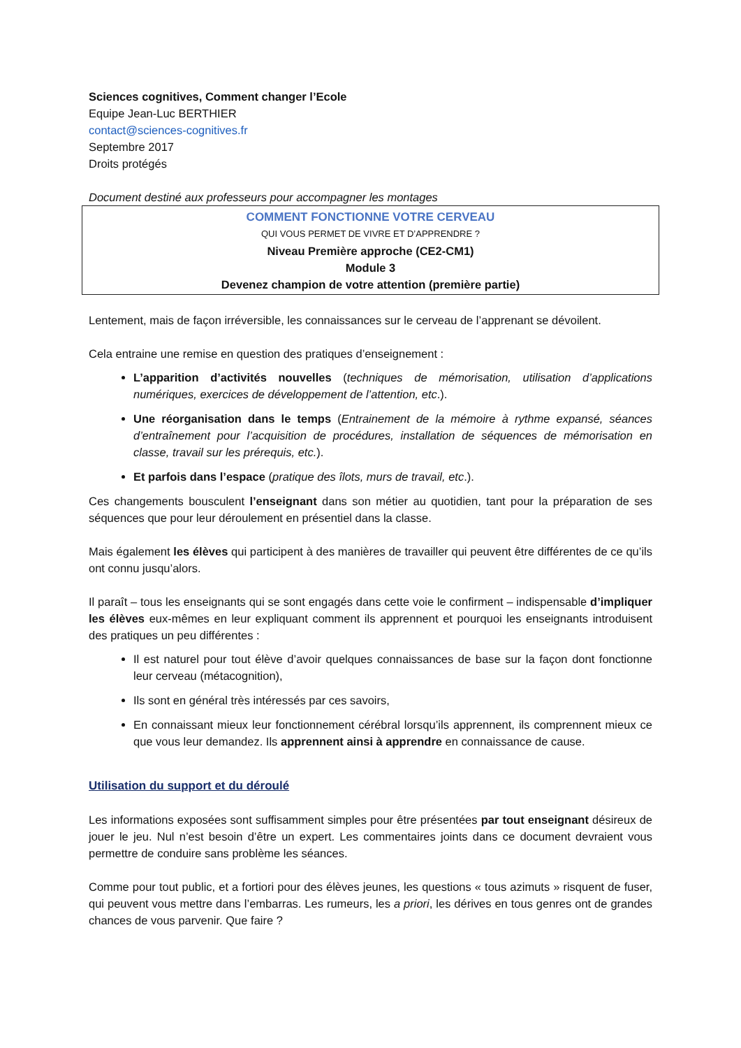Sciences cognitives, Comment changer l’Ecole
Equipe Jean-Luc BERTHIER
contact@sciences-cognitives.fr
Septembre 2017
Droits protégés
Document destiné aux professeurs pour accompagner les montages
COMMENT FONCTIONNE VOTRE CERVEAU
QUI VOUS PERMET DE VIVRE ET D’APPRENDRE ?
Niveau Première approche (CE2-CM1)
Module 3
Devenez champion de votre attention (première partie)
Lentement, mais de façon irréversible, les connaissances sur le cerveau de l’apprenant se dévoilent.
Cela entraine une remise en question des pratiques d’enseignement :
L’apparition d’activités nouvelles (techniques de mémorisation, utilisation d’applications numériques, exercices de développement de l’attention, etc.).
Une réorganisation dans le temps (Entrainement de la mémoire à rythme expansé, séances d’entraînement pour l’acquisition de procédures, installation de séquences de mémorisation en classe, travail sur les prérequis, etc.).
Et parfois dans l’espace (pratique des îlots, murs de travail, etc.).
Ces changements bousculent l’enseignant dans son métier au quotidien, tant pour la préparation de ses séquences que pour leur déroulement en présentiel dans la classe.
Mais également les élèves qui participent à des manières de travailler qui peuvent être différentes de ce qu’ils ont connu jusqu’alors.
Il paraît – tous les enseignants qui se sont engagés dans cette voie le confirment – indispensable d’impliquer les élèves eux-mêmes en leur expliquant comment ils apprennent et pourquoi les enseignants introduisent des pratiques un peu différentes :
Il est naturel pour tout élève d’avoir quelques connaissances de base sur la façon dont fonctionne leur cerveau (métacognition),
Ils sont en général très intéressés par ces savoirs,
En connaissant mieux leur fonctionnement cérébral lorsqu’ils apprennent, ils comprennent mieux ce que vous leur demandez. Ils apprennent ainsi à apprendre en connaissance de cause.
Utilisation du support et du déroulé
Les informations exposées sont suffisamment simples pour être présentées par tout enseignant désireux de jouer le jeu. Nul n’est besoin d’être un expert. Les commentaires joints dans ce document devraient vous permettre de conduire sans problème les séances.
Comme pour tout public, et a fortiori pour des élèves jeunes, les questions « tous azimuts » risquent de fuser, qui peuvent vous mettre dans l’embarras. Les rumeurs, les a priori, les dérives en tous genres ont de grandes chances de vous parvenir. Que faire ?